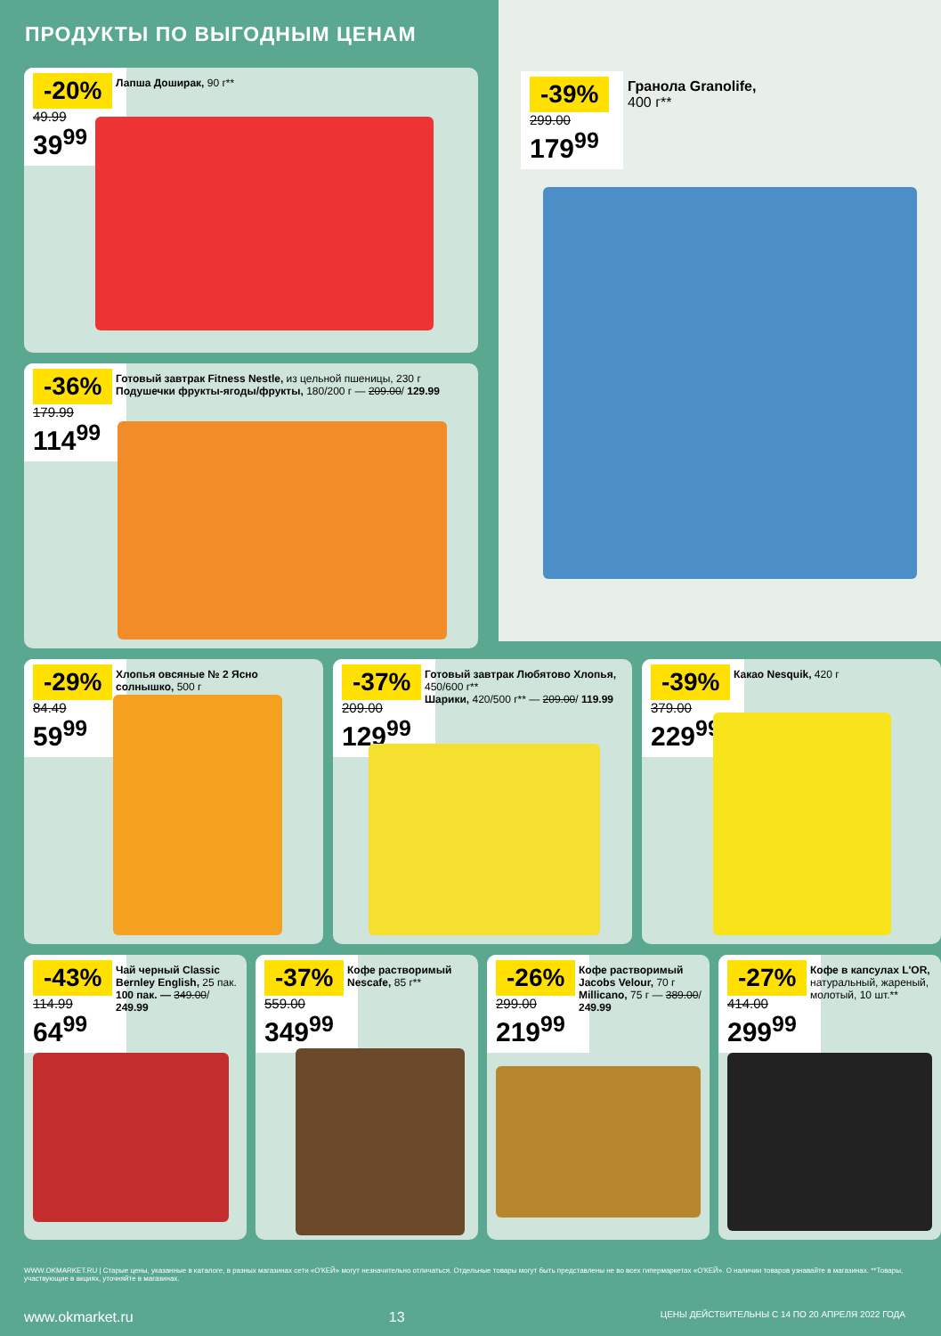ПРОДУКТЫ ПО ВЫГОДНЫМ ЦЕНАМ
-20%
49.99
39<sup>99</sup>
Лапша Доширак, 90 г**
-36%
179.99
114<sup>99</sup>
Готовый завтрак Fitness Nestle, из цельной пшеницы, 230 г
Подушечки фрукты-ягоды/фрукты, 180/200 г — 209.00/ 129.99
-39%
299.00
179<sup>99</sup>
Гранола Granolife,
400 г**
-29%
84.49
59<sup>99</sup>
Хлопья овсяные № 2 Ясно солнышко, 500 г
-37%
209.00
129<sup>99</sup>
Готовый завтрак Любятово Хлопья, 450/600 г**
Шарики, 420/500 г** — 209.00/ 119.99
-39%
379.00
229<sup>99</sup>
Какао Nesquik, 420 г
-43%
114.99
64<sup>99</sup>
Чай черный Classic Bernley English, 25 пак.
100 пак. — 349.00/ 249.99
-37%
559.00
349<sup>99</sup>
Кофе растворимый Nescafe, 85 г**
-26%
299.00
219<sup>99</sup>
Кофе растворимый Jacobs Velour, 70 г
Millicano, 75 г — 389.00/ 249.99
-27%
414.00
299<sup>99</sup>
Кофе в капсулах L'OR, натуральный, жареный, молотый, 10 шт.**
WWW.OKMARKET.RU | Старые цены, указанные в каталоге, в разных магазинах сети «О'КЕЙ» могут незначительно отличаться. Отдельные товары могут быть представлены не во всех гипермаркетах «О'КЕЙ». О наличии товаров узнавайте в магазинах. **Товары, участвующие в акциях, уточняйте в магазинах.
www.okmarket.ru 13 ЦЕНЫ ДЕЙСТВИТЕЛЬНЫ С 14 ПО 20 АПРЕЛЯ 2022 ГОДА